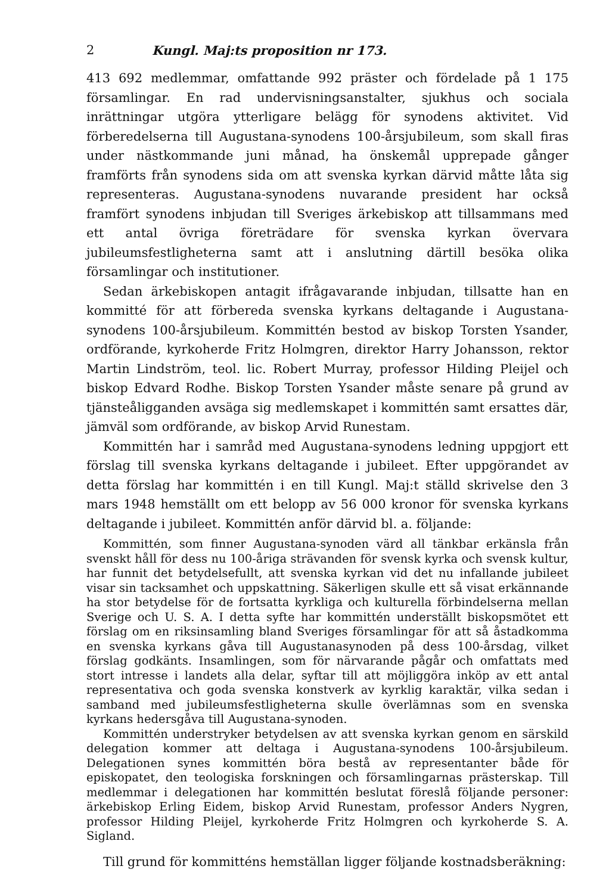2 Kungl. Maj:ts proposition nr 173.
413 692 medlemmar, omfattande 992 präster och fördelade på 1 175 församlingar. En rad undervisningsanstalter, sjukhus och sociala inrättningar utgöra ytterligare belägg för synodens aktivitet. Vid förberedelserna till Augustana-synodens 100-årsjubileum, som skall firas under nästkommande juni månad, ha önskemål upprepade gånger framförts från synodens sida om att svenska kyrkan därvid måtte låta sig representeras. Augustana-synodens nuvarande president har också framfört synodens inbjudan till Sveriges ärkebiskop att tillsammans med ett antal övriga företrädare för svenska kyrkan övervara jubileumsfestligheterna samt att i anslutning därtill besöka olika församlingar och institutioner.
Sedan ärkebiskopen antagit ifrågavarande inbjudan, tillsatte han en kommitté för att förbereda svenska kyrkans deltagande i Augustana-synodens 100-årsjubileum. Kommittén bestod av biskop Torsten Ysander, ordförande, kyrkoherde Fritz Holmgren, direktor Harry Johansson, rektor Martin Lindström, teol. lic. Robert Murray, professor Hilding Pleijel och biskop Edvard Rodhe. Biskop Torsten Ysander måste senare på grund av tjänsteåligganden avsäga sig medlemskapet i kommittén samt ersattes där, jämväl som ordförande, av biskop Arvid Runestam.
Kommittén har i samråd med Augustana-synodens ledning uppgjort ett förslag till svenska kyrkans deltagande i jubileet. Efter uppgörandet av detta förslag har kommittén i en till Kungl. Maj:t ställd skrivelse den 3 mars 1948 hemställt om ett belopp av 56 000 kronor för svenska kyrkans deltagande i jubileet. Kommittén anför därvid bl. a. följande:
Kommittén, som finner Augustana-synoden värd all tänkbar erkänsla från svenskt håll för dess nu 100-åriga strävanden för svensk kyrka och svensk kultur, har funnit det betydelsefullt, att svenska kyrkan vid det nu infallande jubileet visar sin tacksamhet och uppskattning. Säkerligen skulle ett så visat erkännande ha stor betydelse för de fortsatta kyrkliga och kulturella förbindelserna mellan Sverige och U. S. A. I detta syfte har kommittén underställt biskopsmötet ett förslag om en riksinsamling bland Sveriges församlingar för att så åstadkomma en svenska kyrkans gåva till Augustanasynoden på dess 100-årsdag, vilket förslag godkänts. Insamlingen, som för närvarande pågår och omfattats med stort intresse i landets alla delar, syftar till att möjliggöra inköp av ett antal representativa och goda svenska konstverk av kyrklig karaktär, vilka sedan i samband med jubileumsfestligheterna skulle överlämnas som en svenska kyrkans hedersgåva till Augustana-synoden.
Kommittén understryker betydelsen av att svenska kyrkan genom en särskild delegation kommer att deltaga i Augustana-synodens 100-årsjubileum. Delegationen synes kommittén böra bestå av representanter både för episkopatet, den teologiska forskningen och församlingarnas prästerskap. Till medlemmar i delegationen har kommittén beslutat föreslå följande personer: ärkebiskop Erling Eidem, biskop Arvid Runestam, professor Anders Nygren, professor Hilding Pleijel, kyrkoherde Fritz Holmgren och kyrkoherde S. A. Sigland.
Till grund för kommitténs hemställan ligger följande kostnadsberäkning: